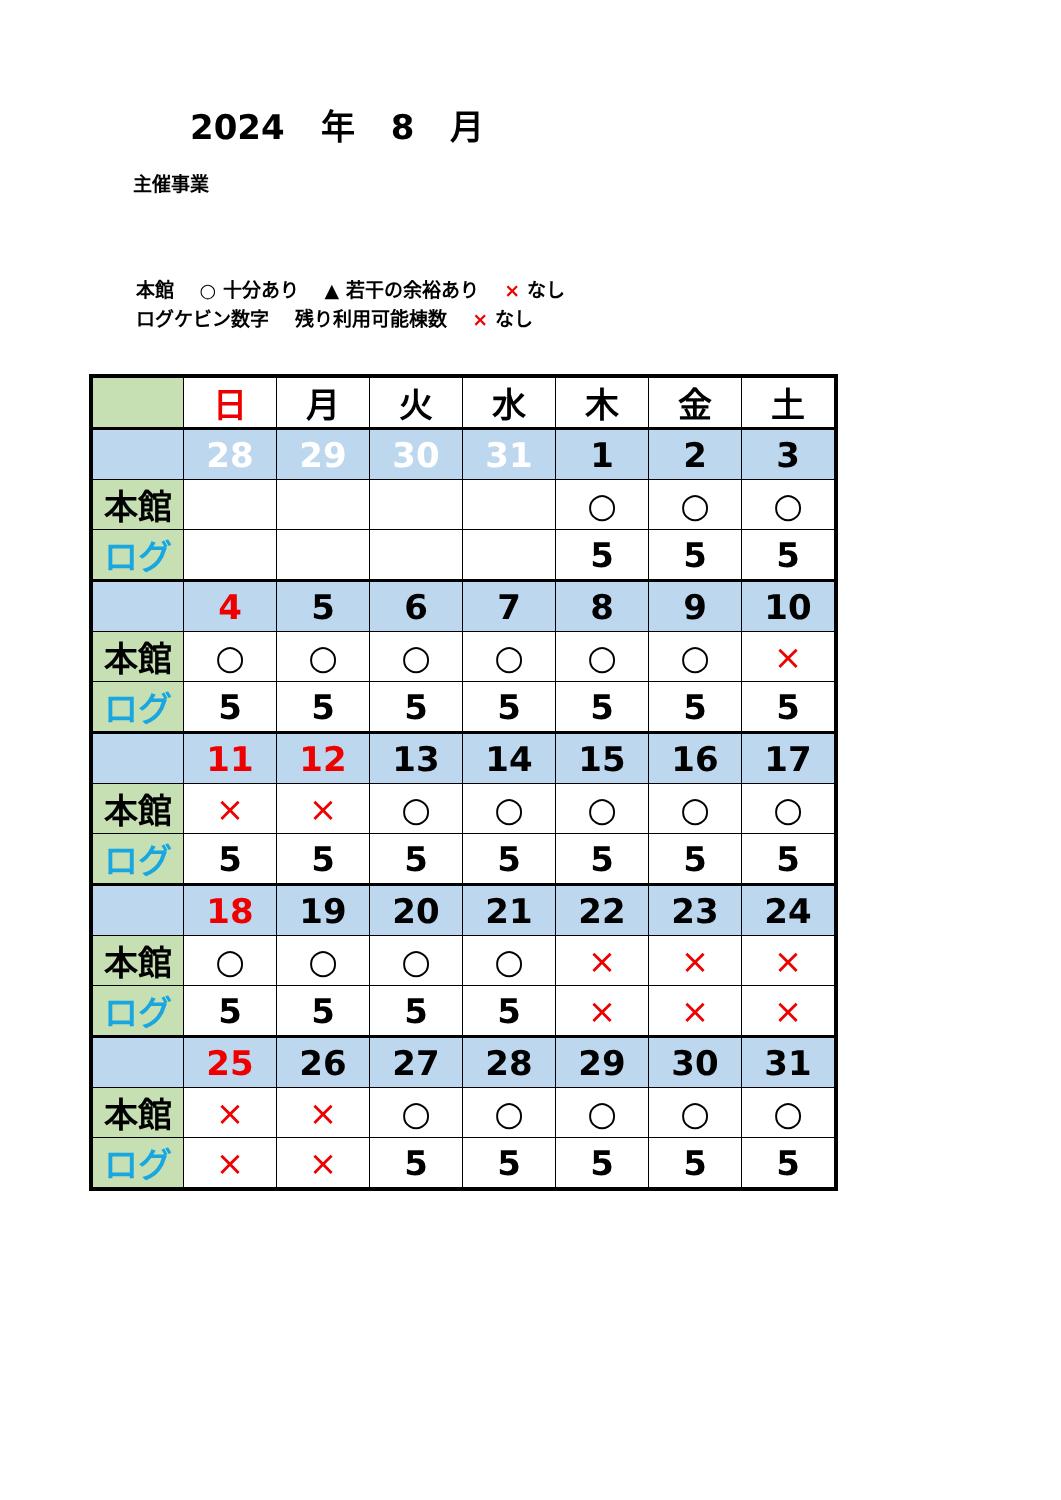2024 年 8 月
主催事業
本館　 ○ 十分あり　 ▲ 若干の余裕あり　 × なし
ログケビン数字　 残り利用可能棟数　 × なし
| | 日 | 月 | 火 | 水 | 木 | 金 | 土 |
| | 28 | 29 | 30 | 31 | 1 | 2 | 3 |
| 本館 | | | | | ○ | ○ | ○ |
| ログ | | | | | 5 | 5 | 5 |
| | 4 | 5 | 6 | 7 | 8 | 9 | 10 |
| 本館 | ○ | ○ | ○ | ○ | ○ | ○ | × |
| ログ | 5 | 5 | 5 | 5 | 5 | 5 | 5 |
| | 11 | 12 | 13 | 14 | 15 | 16 | 17 |
| 本館 | × | × | ○ | ○ | ○ | ○ | ○ |
| ログ | 5 | 5 | 5 | 5 | 5 | 5 | 5 |
| | 18 | 19 | 20 | 21 | 22 | 23 | 24 |
| 本館 | ○ | ○ | ○ | ○ | × | × | × |
| ログ | 5 | 5 | 5 | 5 | × | × | × |
| | 25 | 26 | 27 | 28 | 29 | 30 | 31 |
| 本館 | × | × | ○ | ○ | ○ | ○ | ○ |
| ログ | × | × | 5 | 5 | 5 | 5 | 5 |